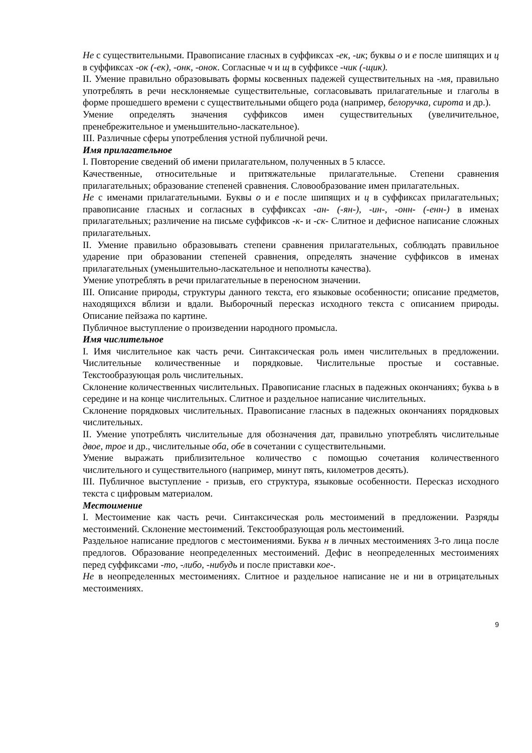Не с существительными. Правописание гласных в суффиксах -ек, -ик; буквы о и е после шипящих и ц в суффиксах -ок (-ек), -онк, -онок. Согласные ч и щ в суффиксе -чик (-щик).
II. Умение правильно образовывать формы косвенных падежей существительных на -мя, правильно употреблять в речи несклоняемые существительные, согласовывать прилагательные и глаголы в форме прошедшего времени с существительными общего рода (например, белоручка, сирота и др.).
Умение определять значения суффиксов имен существительных (увеличительное, пренебрежительное и уменьшительно-ласкательное).
III. Различные сферы употребления устной публичной речи.
Имя прилагательное
I. Повторение сведений об имени прилагательном, полученных в 5 классе.
Качественные, относительные и притяжательные прилагательные. Степени сравнения прилагательных; образование степеней сравнения. Словообразование имен прилагательных.
Не с именами прилагательными. Буквы о и е после шипящих и ц в суффиксах прилагательных; правописание гласных и согласных в суффиксах -ан- (-ян-), -ин-, -онн- (-енн-) в именах прилагательных; различение на письме суффиксов -к- и -ск- Слитное и дефисное написание сложных прилагательных.
II. Умение правильно образовывать степени сравнения прилагательных, соблюдать правильное ударение при образовании степеней сравнения, определять значение суффиксов в именах прилагательных (уменьшительно-ласкательное и неполноты качества).
Умение употреблять в речи прилагательные в переносном значении.
III. Описание природы, структуры данного текста, его языковые особенности; описание предметов, находящихся вблизи и вдали. Выборочный пересказ исходного текста с описанием природы. Описание пейзажа по картине.
Публичное выступление о произведении народного промысла.
Имя числительное
I. Имя числительное как часть речи. Синтаксическая роль имен числительных в предложении. Числительные количественные и порядковые. Числительные простые и составные. Текстообразующая роль числительных.
Склонение количественных числительных. Правописание гласных в падежных окончаниях; буква ь в середине и на конце числительных. Слитное и раздельное написание числительных.
Склонение порядковых числительных. Правописание гласных в падежных окончаниях порядковых числительных.
II. Умение употреблять числительные для обозначения дат, правильно употреблять числительные двое, трое и др., числительные оба, обе в сочетании с существительными.
Умение выражать приблизительное количество с помощью сочетания количественного числительного и существительного (например, минут пять, километров десять).
III. Публичное выступление - призыв, его структура, языковые особенности. Пересказ исходного текста с цифровым материалом.
Местоимение
I. Местоимение как часть речи. Синтаксическая роль местоимений в предложении. Разряды местоимений. Склонение местоимений. Текстообразующая роль местоимений.
Раздельное написание предлогов с местоимениями. Буква н в личных местоимениях 3-го лица после предлогов. Образование неопределенных местоимений. Дефис в неопределенных местоимениях перед суффиксами -то, -либо, -нибудь и после приставки кое-.
Не в неопределенных местоимениях. Слитное и раздельное написание не и ни в отрицательных местоимениях.
9